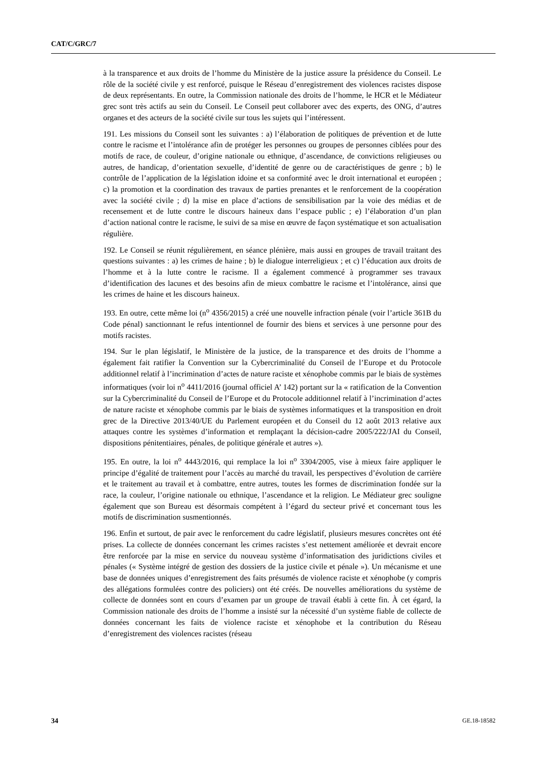CAT/C/GRC/7
à la transparence et aux droits de l’homme du Ministère de la justice assure la présidence du Conseil. Le rôle de la société civile y est renforcé, puisque le Réseau d’enregistrement des violences racistes dispose de deux représentants. En outre, la Commission nationale des droits de l’homme, le HCR et le Médiateur grec sont très actifs au sein du Conseil. Le Conseil peut collaborer avec des experts, des ONG, d’autres organes et des acteurs de la société civile sur tous les sujets qui l’intéressent.
191. Les missions du Conseil sont les suivantes : a) l’élaboration de politiques de prévention et de lutte contre le racisme et l’intolérance afin de protéger les personnes ou groupes de personnes ciblées pour des motifs de race, de couleur, d’origine nationale ou ethnique, d’ascendance, de convictions religieuses ou autres, de handicap, d’orientation sexuelle, d’identité de genre ou de caractéristiques de genre ; b) le contrôle de l’application de la législation idoine et sa conformité avec le droit international et européen ; c) la promotion et la coordination des travaux de parties prenantes et le renforcement de la coopération avec la société civile ; d) la mise en place d’actions de sensibilisation par la voie des médias et de recensement et de lutte contre le discours haineux dans l’espace public ; e) l’élaboration d’un plan d’action national contre le racisme, le suivi de sa mise en œuvre de façon systématique et son actualisation régulière.
192. Le Conseil se réunit régulièrement, en séance plénière, mais aussi en groupes de travail traitant des questions suivantes : a) les crimes de haine ; b) le dialogue interreligieux ; et c) l’éducation aux droits de l’homme et à la lutte contre le racisme. Il a également commencé à programmer ses travaux d’identification des lacunes et des besoins afin de mieux combattre le racisme et l’intolérance, ainsi que les crimes de haine et les discours haineux.
193. En outre, cette même loi (n<sup>o</sup> 4356/2015) a créé une nouvelle infraction pénale (voir l’article 361B du Code pénal) sanctionnant le refus intentionnel de fournir des biens et services à une personne pour des motifs racistes.
194. Sur le plan législatif, le Ministère de la justice, de la transparence et des droits de l’homme a également fait ratifier la Convention sur la Cybercriminalité du Conseil de l’Europe et du Protocole additionnel relatif à l’incrimination d’actes de nature raciste et xénophobe commis par le biais de systèmes informatiques (voir loi n<sup>o</sup> 4411/2016 (journal officiel A’ 142) portant sur la « ratification de la Convention sur la Cybercriminalité du Conseil de l’Europe et du Protocole additionnel relatif à l’incrimination d’actes de nature raciste et xénophobe commis par le biais de systèmes informatiques et la transposition en droit grec de la Directive 2013/40/UE du Parlement européen et du Conseil du 12 août 2013 relative aux attaques contre les systèmes d’information et remplaçant la décision-cadre 2005/222/JAI du Conseil, dispositions pénitentiaires, pénales, de politique générale et autres »).
195. En outre, la loi n<sup>o</sup> 4443/2016, qui remplace la loi n<sup>o</sup> 3304/2005, vise à mieux faire appliquer le principe d’égalité de traitement pour l’accès au marché du travail, les perspectives d’évolution de carrière et le traitement au travail et à combattre, entre autres, toutes les formes de discrimination fondée sur la race, la couleur, l’origine nationale ou ethnique, l’ascendance et la religion. Le Médiateur grec souligne également que son Bureau est désormais compétent à l’égard du secteur privé et concernant tous les motifs de discrimination susmentionnés.
196. Enfin et surtout, de pair avec le renforcement du cadre législatif, plusieurs mesures concrètes ont été prises. La collecte de données concernant les crimes racistes s’est nettement améliorée et devrait encore être renforcée par la mise en service du nouveau système d’informatisation des juridictions civiles et pénales (« Système intégré de gestion des dossiers de la justice civile et pénale »). Un mécanisme et une base de données uniques d’enregistrement des faits présumés de violence raciste et xénophobe (y compris des allégations formulées contre des policiers) ont été créés. De nouvelles améliorations du système de collecte de données sont en cours d’examen par un groupe de travail établi à cette fin. À cet égard, la Commission nationale des droits de l’homme a insisté sur la nécessité d’un système fiable de collecte de données concernant les faits de violence raciste et xénophobe et la contribution du Réseau d’enregistrement des violences racistes (réseau
34 GE.18-18582